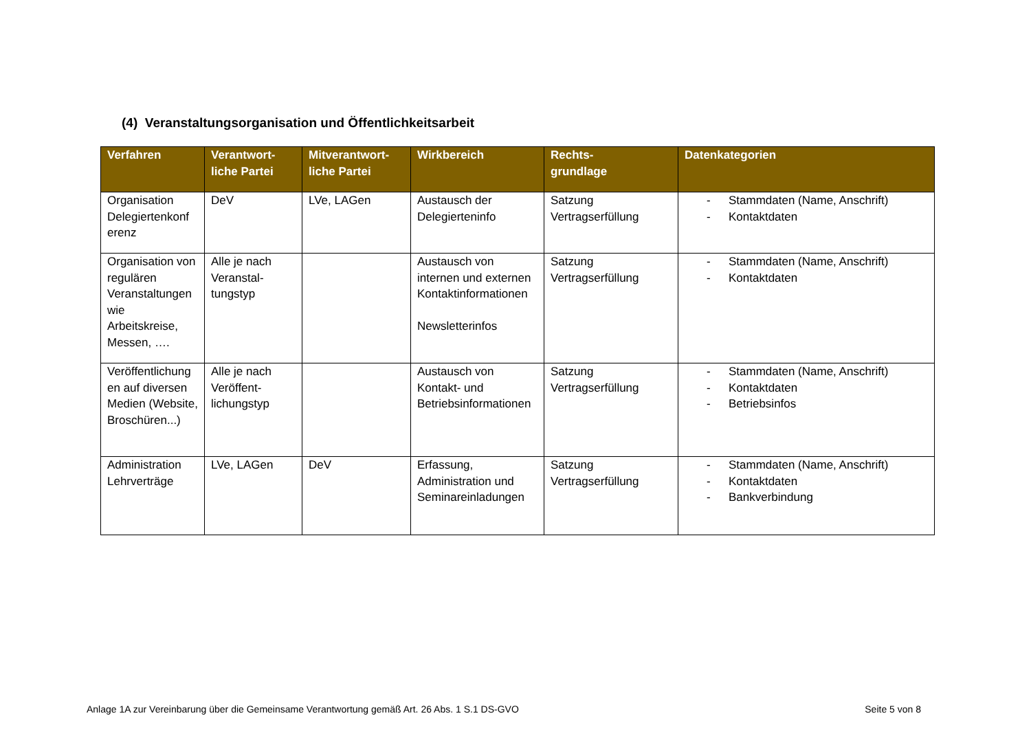(4) Veranstaltungsorganisation und Öffentlichkeitsarbeit
| Verfahren | Verantwort- liche Partei | Mitverantwort- liche Partei | Wirkbereich | Rechts- grundlage | Datenkategorien |
| --- | --- | --- | --- | --- | --- |
| Organisation Delegiertenkonf erenz | DeV | LVe, LAGen | Austausch der Delegierteninfo | Satzung Vertragserfüllung | - Stammdaten (Name, Anschrift) - Kontaktdaten |
| Organisation von regulären Veranstaltungen wie Arbeitskreise, Messen, …. | Alle je nach Veranstal- tungstyp | | Austausch von internen und externen Kontaktinformationen Newsletterinfos | Satzung Vertragserfüllung | - Stammdaten (Name, Anschrift) - Kontaktdaten |
| Veröffentlichung en auf diversen Medien (Website, Broschüren...) | Alle je nach Veröffent- lichungstyp | | Austausch von Kontakt- und Betriebsinformationen | Satzung Vertragserfüllung | - Stammdaten (Name, Anschrift) - Kontaktdaten - Betriebsinfos |
| Administration Lehrverträge | LVe, LAGen | DeV | Erfassung, Administration und Seminareinladungen | Satzung Vertragserfüllung | - Stammdaten (Name, Anschrift) - Kontaktdaten - Bankverbindung |
Anlage 1A zur Vereinbarung über die Gemeinsame Verantwortung gemäß Art. 26 Abs. 1 S.1 DS-GVO Seite 5 von 8